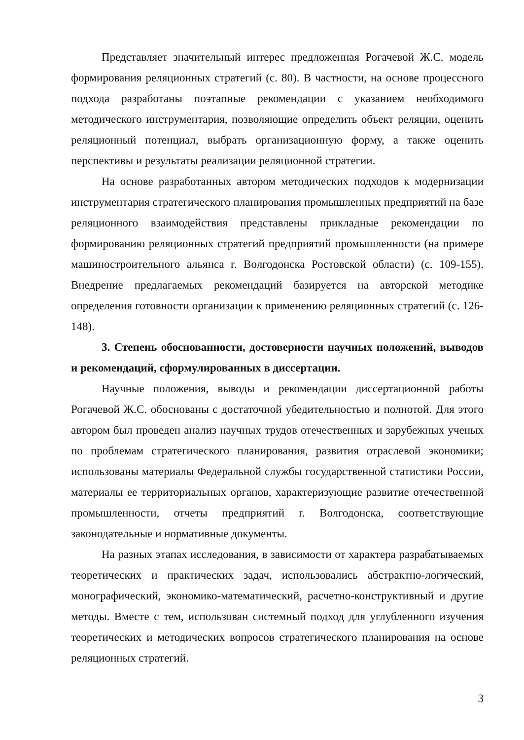Представляет значительный интерес предложенная Рогачевой Ж.С. модель формирования реляционных стратегий (с. 80). В частности, на основе процессного подхода разработаны поэтапные рекомендации с указанием необходимого методического инструментария, позволяющие определить объект реляции, оценить реляционный потенциал, выбрать организационную форму, а также оценить перспективы и результаты реализации реляционной стратегии.
На основе разработанных автором методических подходов к модернизации инструментария стратегического планирования промышленных предприятий на базе реляционного взаимодействия представлены прикладные рекомендации по формированию реляционных стратегий предприятий промышленности (на примере машиностроительного альянса г. Волгодонска Ростовской области) (с. 109-155). Внедрение предлагаемых рекомендаций базируется на авторской методике определения готовности организации к применению реляционных стратегий (с. 126-148).
3. Степень обоснованности, достоверности научных положений, выводов и рекомендаций, сформулированных в диссертации.
Научные положения, выводы и рекомендации диссертационной работы Рогачевой Ж.С. обоснованы с достаточной убедительностью и полнотой. Для этого автором был проведен анализ научных трудов отечественных и зарубежных ученых по проблемам стратегического планирования, развития отраслевой экономики; использованы материалы Федеральной службы государственной статистики России, материалы ее территориальных органов, характеризующие развитие отечественной промышленности, отчеты предприятий г. Волгодонска, соответствующие законодательные и нормативные документы.
На разных этапах исследования, в зависимости от характера разрабатываемых теоретических и практических задач, использовались абстрактно-логический, монографический, экономико-математический, расчетно-конструктивный и другие методы. Вместе с тем, использован системный подход для углубленного изучения теоретических и методических вопросов стратегического планирования на основе реляционных стратегий.
3